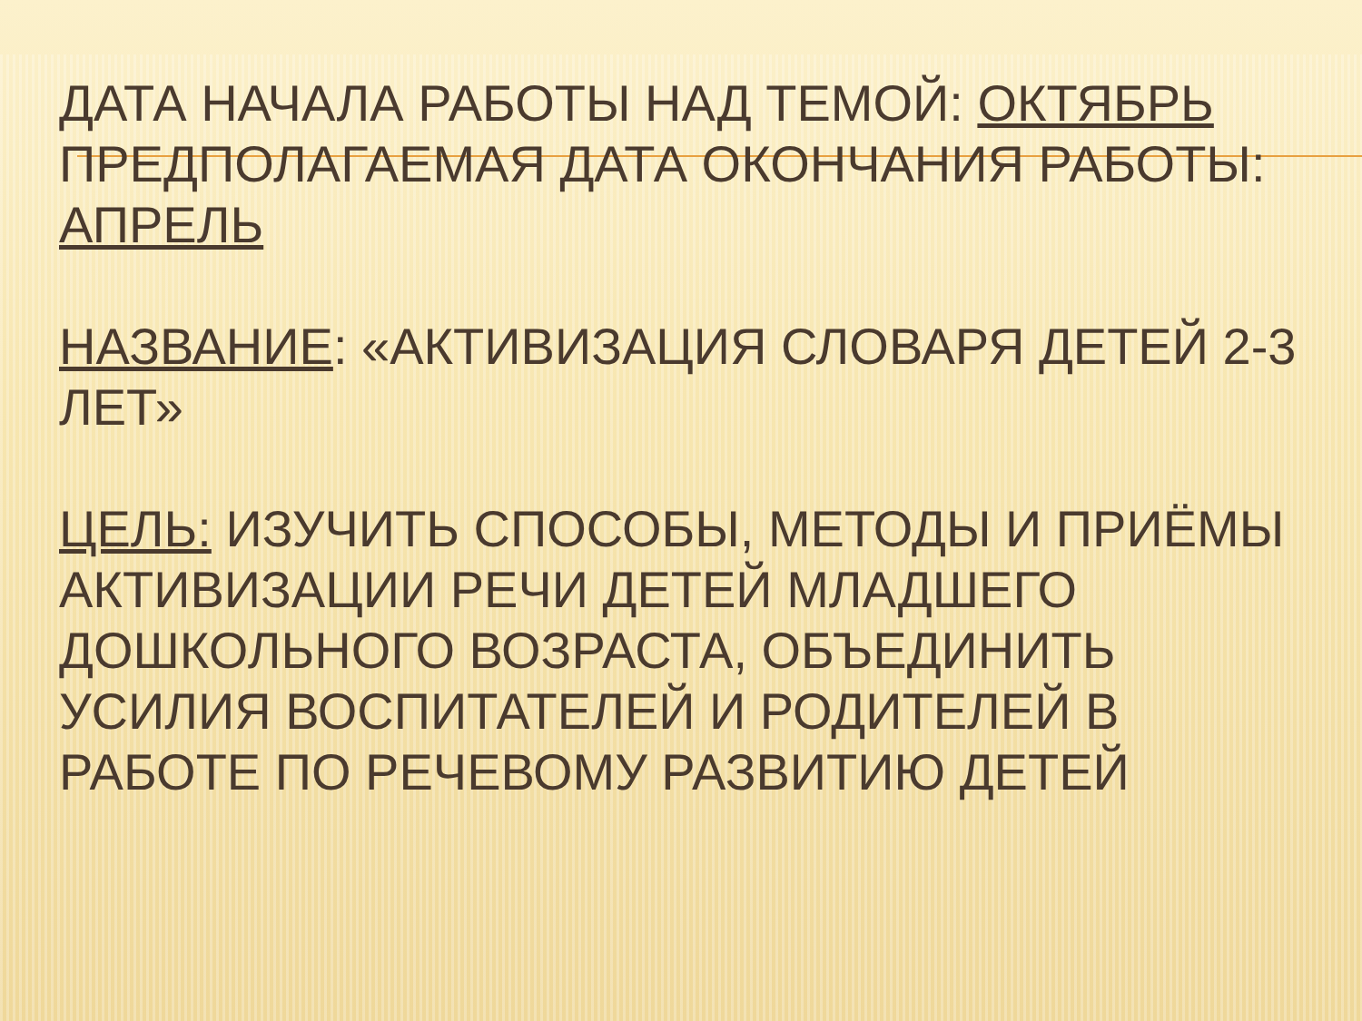ДАТА НАЧАЛА РАБОТЫ НАД ТЕМОЙ: ОКТЯБРЬ
ПРЕДПОЛАГАЕМАЯ ДАТА ОКОНЧАНИЯ РАБОТЫ: АПРЕЛЬ
НАЗВАНИЕ: «АКТИВИЗАЦИЯ СЛОВАРЯ ДЕТЕЙ 2-3 ЛЕТ»
ЦЕЛЬ: ИЗУЧИТЬ СПОСОБЫ, МЕТОДЫ И ПРИЁМЫ АКТИВИЗАЦИИ РЕЧИ ДЕТЕЙ МЛАДШЕГО ДОШКОЛЬНОГО ВОЗРАСТА, ОБЪЕДИНИТЬ УСИЛИЯ ВОСПИТАТЕЛЕЙ И РОДИТЕЛЕЙ В РАБОТЕ ПО РЕЧЕВОМУ РАЗВИТИЮ ДЕТЕЙ